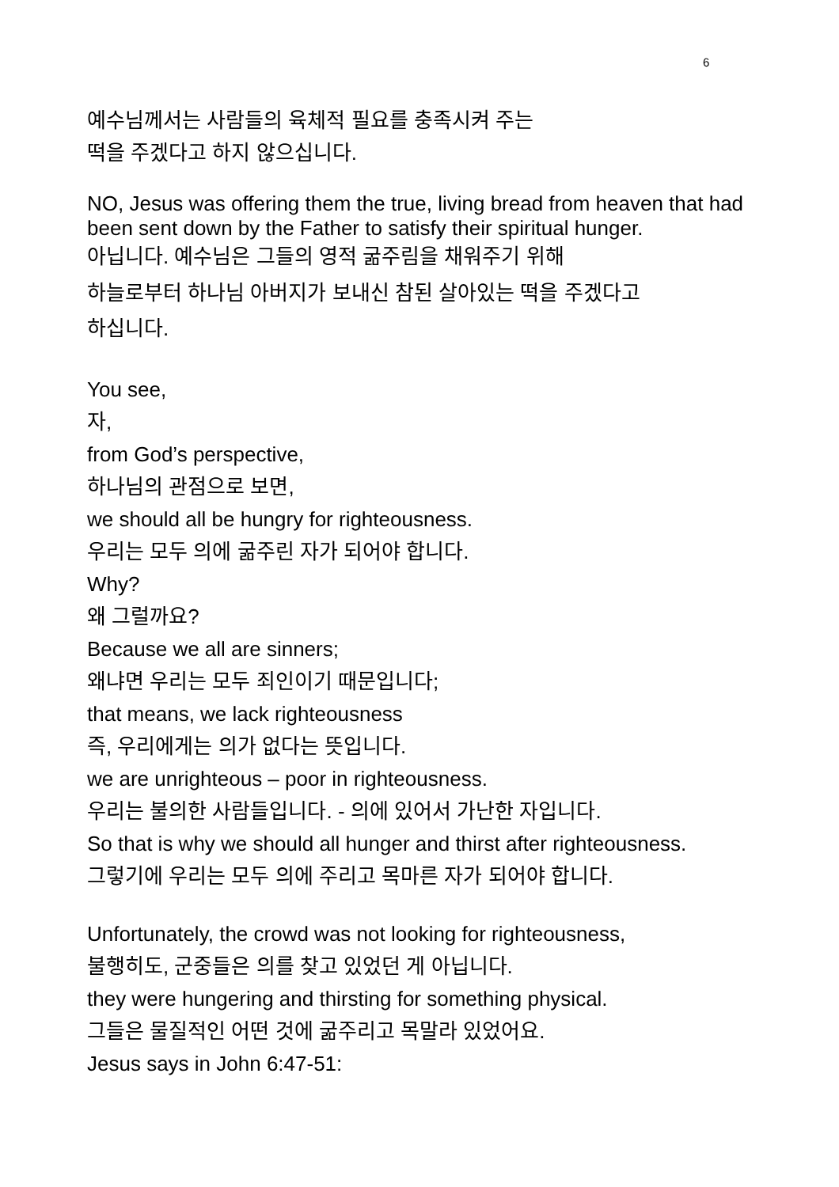6
예수님께서는 사람들의 육체적 필요를 충족시켜 주는
떡을 주겠다고 하지 않으십니다.
NO, Jesus was offering them the true, living bread from heaven that had been sent down by the Father to satisfy their spiritual hunger.
아닙니다. 예수님은 그들의 영적 굶주림을 채워주기 위해
하늘로부터 하나님 아버지가 보내신 참된 살아있는 떡을 주겠다고
하십니다.
You see,
자,
from God’s perspective,
하나님의 관점으로 보면,
we should all be hungry for righteousness.
우리는 모두 의에 굶주린 자가 되어야 합니다.
Why?
왜 그럴까요?
Because we all are sinners;
왜냐면 우리는 모두 죄인이기 때문입니다;
that means, we lack righteousness
즉, 우리에게는 의가 없다는 뜻입니다.
we are unrighteous – poor in righteousness.
우리는 불의한 사람들입니다. - 의에 있어서 가난한 자입니다.
So that is why we should all hunger and thirst after righteousness.
그렇기에 우리는 모두 의에 주리고 목마른 자가 되어야 합니다.
Unfortunately, the crowd was not looking for righteousness,
불행히도, 군중들은 의를 찾고 있었던 게 아닙니다.
they were hungering and thirsting for something physical.
그들은 물질적인 어떤 것에 굶주리고 목말라 있었어요.
Jesus says in John 6:47-51: